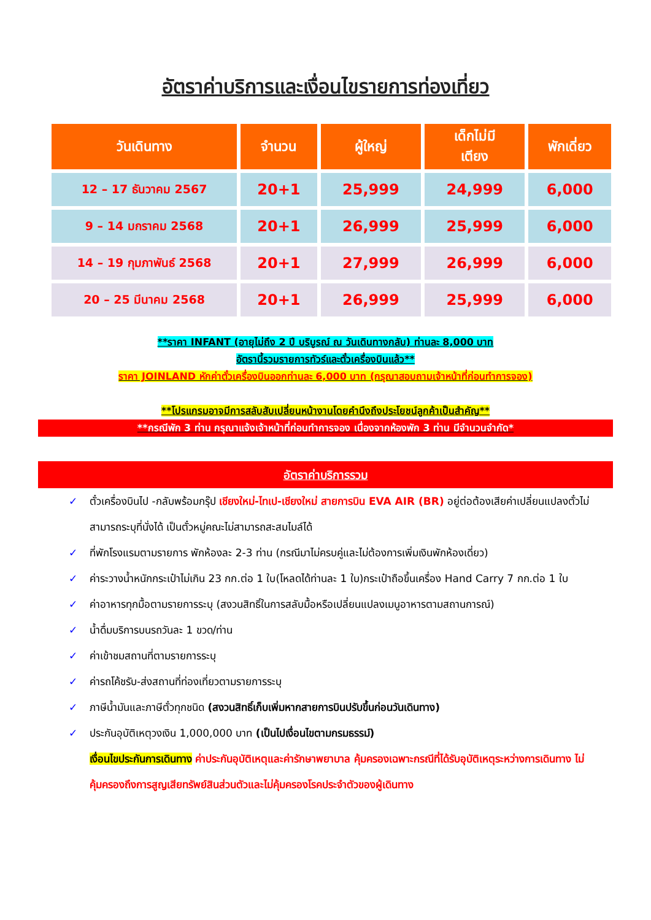อัตราค่าบริการและเงื่อนไขรายการท่องเที่ยว
| วันเดินทาง | จำนวน | ผู้ใหญ่ | เด็กไม่มี เตียง | พักเดี่ยว |
| --- | --- | --- | --- | --- |
| 12 – 17 ธันวาคม 2567 | 20+1 | 25,999 | 24,999 | 6,000 |
| 9 – 14 มกราคม 2568 | 20+1 | 26,999 | 25,999 | 6,000 |
| 14 – 19 กุมภาพันธ์ 2568 | 20+1 | 27,999 | 26,999 | 6,000 |
| 20 – 25 มีนาคม 2568 | 20+1 | 26,999 | 25,999 | 6,000 |
**ราคา INFANT (อายุไม่ถึง 2 ปี บริบูรณ์ ณ วันเดินทางกลับ) ท่านละ 8,000 บาท
อัตรานี้รวมรายการทัวร์และตั๋วเครื่องบินแล้ว**
ราคา JOINLAND หักค่าตั๋วเครื่องบินออกท่านละ 6,000 บาท (กรุณาสอบถามเจ้าหน้าที่ก่อนทำการจอง)
**โปรแกรมอาจมีการสลับสับเปลี่ยนหน้างานโดยคำนึงถึงประโยชน์ลูกค้าเป็นสำคัญ**
**กรณีพัก 3 ท่าน กรุณาแจ้งเจ้าหน้าที่ก่อนทำการจอง เนื่องจากห้องพัก 3 ท่าน มีจำนวนจำกัด*
อัตราค่าบริการรวม
✓ ตั๋วเครื่องบินไป -กลับพร้อมกรุ๊ป เชียงใหม่-ไทเป-เชียงใหม่ สายการบิน EVA AIR (BR) อยู่ต่อต้องเสียค่าเปลี่ยนแปลงตั๋วไม่สามารถระบุที่นั่งได้ เป็นตั๋วหมู่คณะไม่สามารถสะสมไมล์ได้
✓ ที่พักโรงแรมตามรายการ พักห้องละ 2-3 ท่าน (กรณีมาไม่ครบคู่และไม่ต้องการเพิ่มเงินพักห้องเดี่ยว)
✓ ค่าระวางน้ำหนักกระเป๋าไม่เกิน 23 กก.ต่อ 1 ใบ(โหลดได้ท่านละ 1 ใบ)กระเป๋าถือขึ้นเครื่อง Hand Carry 7 กก.ต่อ 1 ใบ
✓ ค่าอาหารทุกมื้อตามรายการระบุ (สงวนสิทธิ์ในการสลับมื้อหรือเปลี่ยนแปลงเมนูอาหารตามสถานการณ์)
✓ น้ำดื่มบริการบนรถวันละ 1 ขวด/ท่าน
✓ ค่าเข้าชมสถานที่ตามรายการระบุ
✓ ค่ารถโค้ชรับ-ส่งสถานที่ท่องเที่ยวตามรายการระบุ
✓ ภาษีน้ำมันและภาษีตั๋วทุกชนิด (สงวนสิทธิ์เก็บเพิ่มหากสายการบินปรับขึ้นก่อนวันเดินทาง)
✓ ประกันอุบัติเหตุวงเงิน 1,000,000 บาท (เป็นไปเงื่อนไขตามกรมธรรม์)
เงื่อนไขประกันการเดินทาง ค่าประกันอุบัติเหตุและค่ารักษาพยาบาล คุ้มครองเฉพาะกรณีที่ได้รับอุบัติเหตุระหว่างการเดินทาง ไม่คุ้มครองถึงการสูญเสียทรัพย์สินส่วนตัวและไม่คุ้มครองโรคประจำตัวของผู้เดินทาง